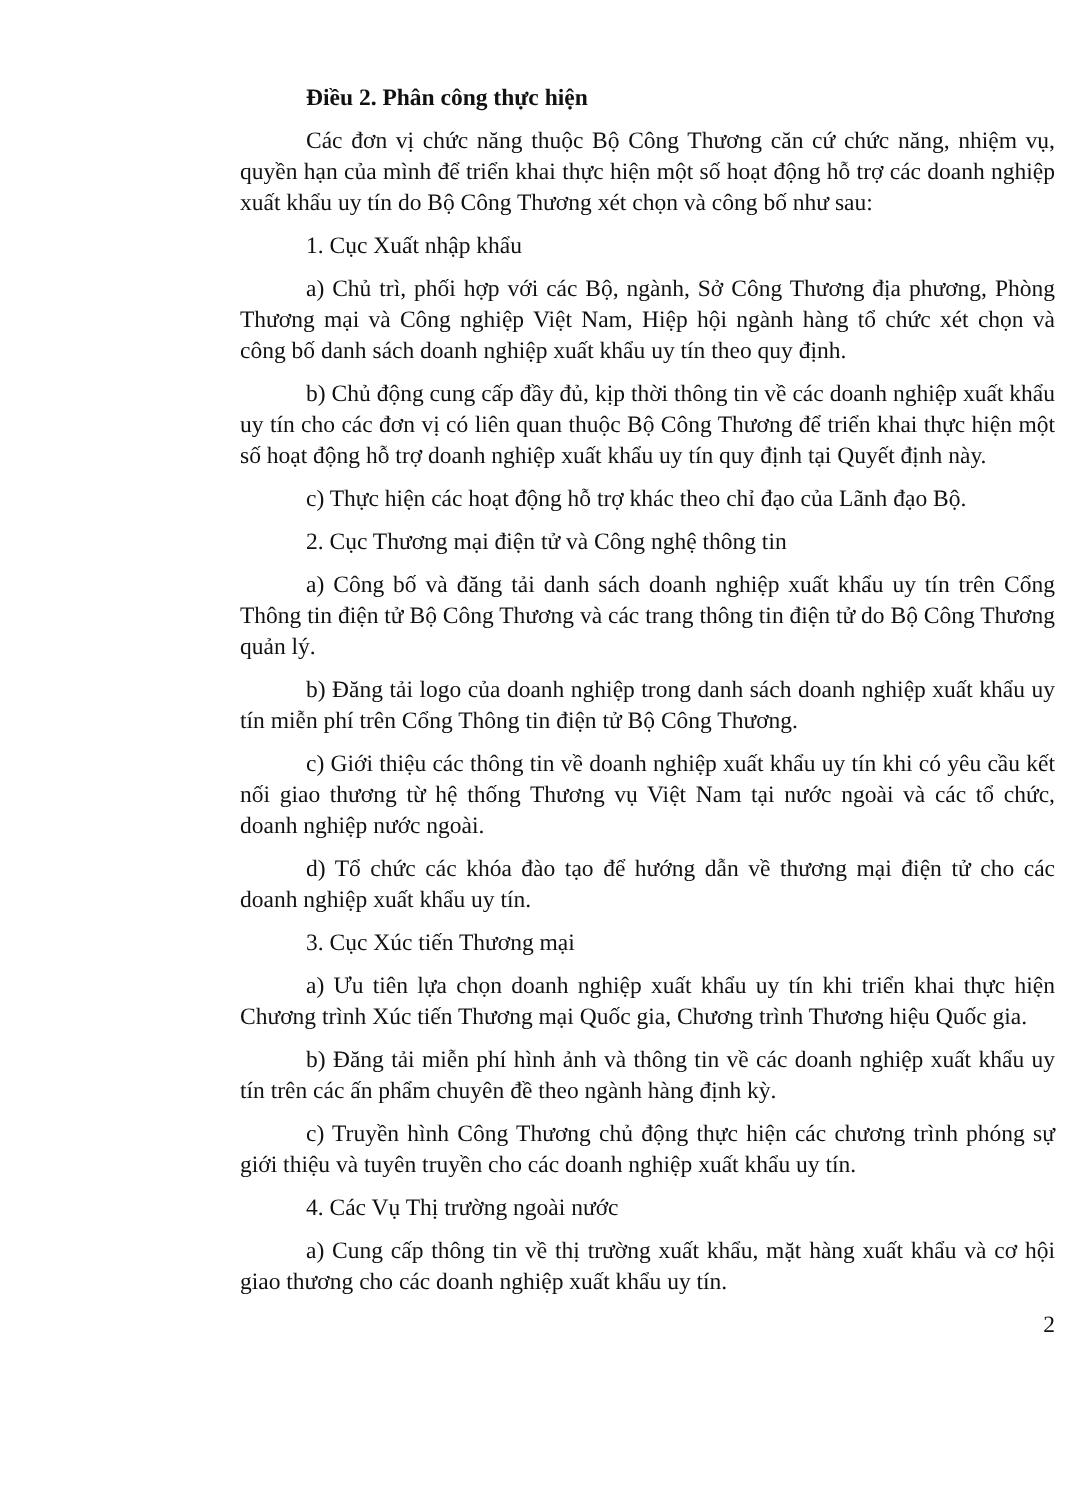Điều 2. Phân công thực hiện
Các đơn vị chức năng thuộc Bộ Công Thương căn cứ chức năng, nhiệm vụ, quyền hạn của mình để triển khai thực hiện một số hoạt động hỗ trợ các doanh nghiệp xuất khẩu uy tín do Bộ Công Thương xét chọn và công bố như sau:
1. Cục Xuất nhập khẩu
a) Chủ trì, phối hợp với các Bộ, ngành, Sở Công Thương địa phương, Phòng Thương mại và Công nghiệp Việt Nam, Hiệp hội ngành hàng tổ chức xét chọn và công bố danh sách doanh nghiệp xuất khẩu uy tín theo quy định.
b) Chủ động cung cấp đầy đủ, kịp thời thông tin về các doanh nghiệp xuất khẩu uy tín cho các đơn vị có liên quan thuộc Bộ Công Thương để triển khai thực hiện một số hoạt động hỗ trợ doanh nghiệp xuất khẩu uy tín quy định tại Quyết định này.
c) Thực hiện các hoạt động hỗ trợ khác theo chỉ đạo của Lãnh đạo Bộ.
2. Cục Thương mại điện tử và Công nghệ thông tin
a) Công bố và đăng tải danh sách doanh nghiệp xuất khẩu uy tín trên Cổng Thông tin điện tử Bộ Công Thương và các trang thông tin điện tử do Bộ Công Thương quản lý.
b) Đăng tải logo của doanh nghiệp trong danh sách doanh nghiệp xuất khẩu uy tín miễn phí trên Cổng Thông tin điện tử Bộ Công Thương.
c) Giới thiệu các thông tin về doanh nghiệp xuất khẩu uy tín khi có yêu cầu kết nối giao thương từ hệ thống Thương vụ Việt Nam tại nước ngoài và các tổ chức, doanh nghiệp nước ngoài.
d) Tổ chức các khóa đào tạo để hướng dẫn về thương mại điện tử cho các doanh nghiệp xuất khẩu uy tín.
3. Cục Xúc tiến Thương mại
a) Ưu tiên lựa chọn doanh nghiệp xuất khẩu uy tín khi triển khai thực hiện Chương trình Xúc tiến Thương mại Quốc gia, Chương trình Thương hiệu Quốc gia.
b) Đăng tải miễn phí hình ảnh và thông tin về các doanh nghiệp xuất khẩu uy tín trên các ấn phẩm chuyên đề theo ngành hàng định kỳ.
c) Truyền hình Công Thương chủ động thực hiện các chương trình phóng sự giới thiệu và tuyên truyền cho các doanh nghiệp xuất khẩu uy tín.
4. Các Vụ Thị trường ngoài nước
a) Cung cấp thông tin về thị trường xuất khẩu, mặt hàng xuất khẩu và cơ hội giao thương cho các doanh nghiệp xuất khẩu uy tín.
2